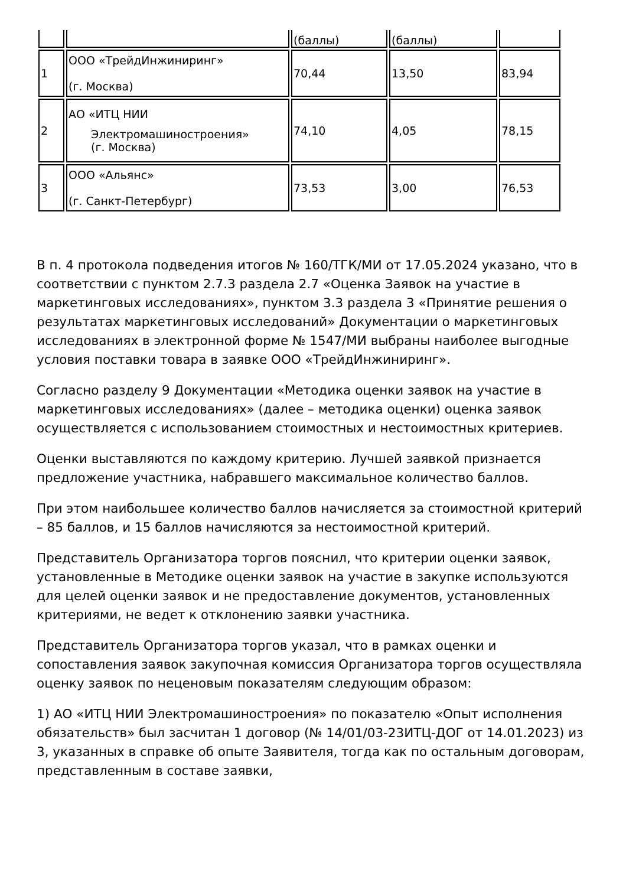| | | (баллы) | (баллы) | |
| 1 | ООО «ТрейдИнжиниринг» (г. Москва) | 70,44 | 13,50 | 83,94 |
| 2 | АО «ИТЦ НИИ Электромашиностроения» (г. Москва) | 74,10 | 4,05 | 78,15 |
| 3 | ООО «Альянс» (г. Санкт-Петербург) | 73,53 | 3,00 | 76,53 |
В п. 4 протокола подведения итогов № 160/ТГК/МИ от 17.05.2024 указано, что в соответствии с пунктом 2.7.3 раздела 2.7 «Оценка Заявок на участие в маркетинговых исследованиях», пунктом 3.3 раздела 3 «Принятие решения о результатах маркетинговых исследований» Документации о маркетинговых исследованиях в электронной форме № 1547/МИ выбраны наиболее выгодные условия поставки товара в заявке ООО «ТрейдИнжиниринг».
Согласно разделу 9 Документации «Методика оценки заявок на участие в маркетинговых исследованиях» (далее – методика оценки) оценка заявок осуществляется с использованием стоимостных и нестоимостных критериев.
Оценки выставляются по каждому критерию. Лучшей заявкой признается предложение участника, набравшего максимальное количество баллов.
При этом наибольшее количество баллов начисляется за стоимостной критерий – 85 баллов, и 15 баллов начисляются за нестоимостной критерий.
Представитель Организатора торгов пояснил, что критерии оценки заявок, установленные в Методике оценки заявок на участие в закупке используются для целей оценки заявок и не предоставление документов, установленных критериями, не ведет к отклонению заявки участника.
Представитель Организатора торгов указал, что в рамках оценки и сопоставления заявок закупочная комиссия Организатора торгов осуществляла оценку заявок по неценовым показателям следующим образом:
1) АО «ИТЦ НИИ Электромашиностроения» по показателю «Опыт исполнения обязательств» был засчитан 1 договор (№ 14/01/03-23ИТЦ-ДОГ от 14.01.2023) из 3, указанных в справке об опыте Заявителя, тогда как по остальным договорам, представленным в составе заявки,